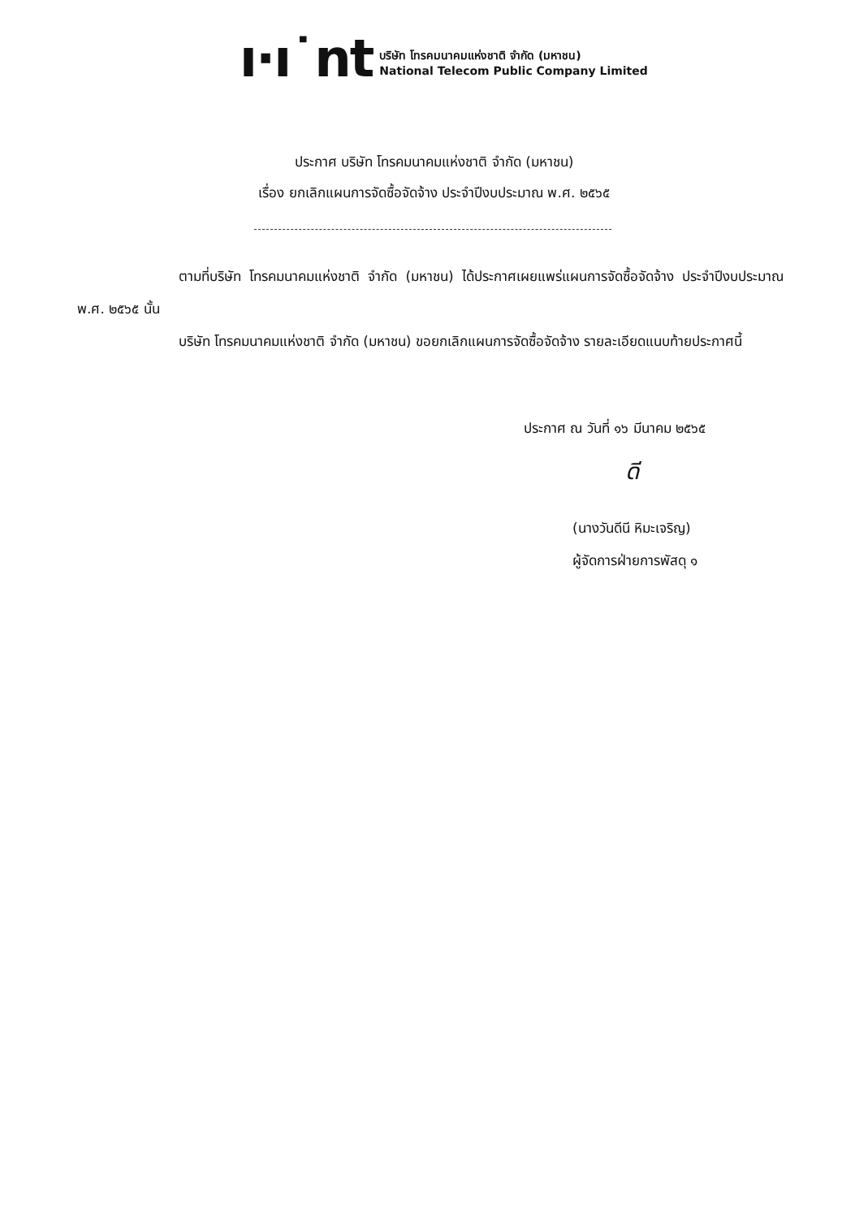ı·ı˙nt
บริษัท โทรคมนาคมแห่งชาติ จำกัด (มหาชน)
National Telecom Public Company Limited
ประกาศ บริษัท โทรคมนาคมแห่งชาติ จำกัด (มหาชน)
เรื่อง ยกเลิกแผนการจัดซื้อจัดจ้าง ประจำปีงบประมาณ พ.ศ. ๒๕๖๕
ตามที่บริษัท โทรคมนาคมแห่งชาติ จำกัด (มหาชน) ได้ประกาศเผยแพร่แผนการจัดซื้อจัดจ้าง ประจำปีงบประมาณ พ.ศ. ๒๕๖๕ นั้น
บริษัท โทรคมนาคมแห่งชาติ จำกัด (มหาชน) ขอยกเลิกแผนการจัดซื้อจัดจ้าง รายละเอียดแนบท้ายประกาศนี้
ประกาศ ณ วันที่ ๑๖ มีนาคม ๒๕๖๕
ดี
(นางวันดีนี หิมะเจริญ)
ผู้จัดการฝ่ายการพัสดุ ๑